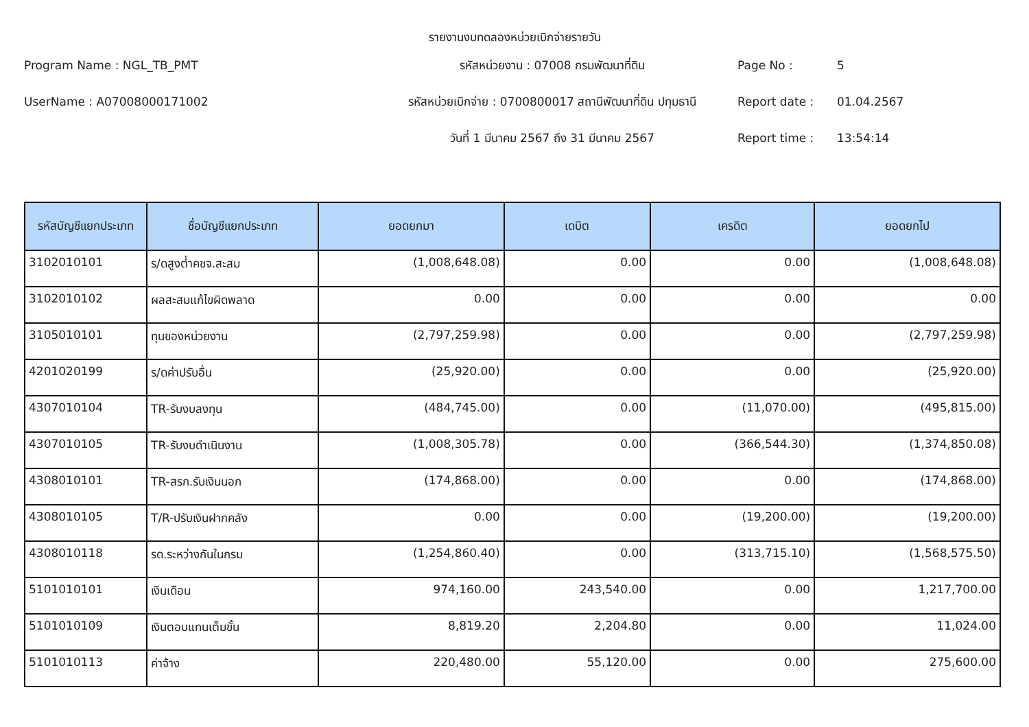รายงานงบทดลองหน่วยเบิกจ่ายรายวัน
Program Name : NGL_TB_PMT
รหัสหน่วยงาน : 07008 กรมพัฒนาที่ดิน
Page No :
5
UserName : A07008000171002
รหัสหน่วยเบิกจ่าย : 0700800017 สถานีพัฒนาที่ดิน ปทุมธานี
Report date :
01.04.2567
วันที่ 1 มีนาคม 2567 ถึง 31 มีนาคม 2567
Report time :
13:54:14
| รหัสบัญชีแยกประเภท | ชื่อบัญชีแยกประเภท | ยอดยกมา | เดบิต | เครดิต | ยอดยกไป |
| --- | --- | --- | --- | --- | --- |
| 3102010101 | ร/ดสูงต่ำคชจ.สะสม | (1,008,648.08) | 0.00 | 0.00 | (1,008,648.08) |
| 3102010102 | ผลสะสมแก้ไขผิดพลาด | 0.00 | 0.00 | 0.00 | 0.00 |
| 3105010101 | ทุนของหน่วยงาน | (2,797,259.98) | 0.00 | 0.00 | (2,797,259.98) |
| 4201020199 | ร/ดค่าปรับอื่น | (25,920.00) | 0.00 | 0.00 | (25,920.00) |
| 4307010104 | TR-รับงบลงทุน | (484,745.00) | 0.00 | (11,070.00) | (495,815.00) |
| 4307010105 | TR-รับงบดำเนินงาน | (1,008,305.78) | 0.00 | (366,544.30) | (1,374,850.08) |
| 4308010101 | TR-สรก.รับเงินนอก | (174,868.00) | 0.00 | 0.00 | (174,868.00) |
| 4308010105 | T/R-ปรับเงินฝากคลัง | 0.00 | 0.00 | (19,200.00) | (19,200.00) |
| 4308010118 | รด.ระหว่างกันในกรม | (1,254,860.40) | 0.00 | (313,715.10) | (1,568,575.50) |
| 5101010101 | เงินเดือน | 974,160.00 | 243,540.00 | 0.00 | 1,217,700.00 |
| 5101010109 | เงินตอบแทนเต็มขั้น | 8,819.20 | 2,204.80 | 0.00 | 11,024.00 |
| 5101010113 | ค่าจ้าง | 220,480.00 | 55,120.00 | 0.00 | 275,600.00 |